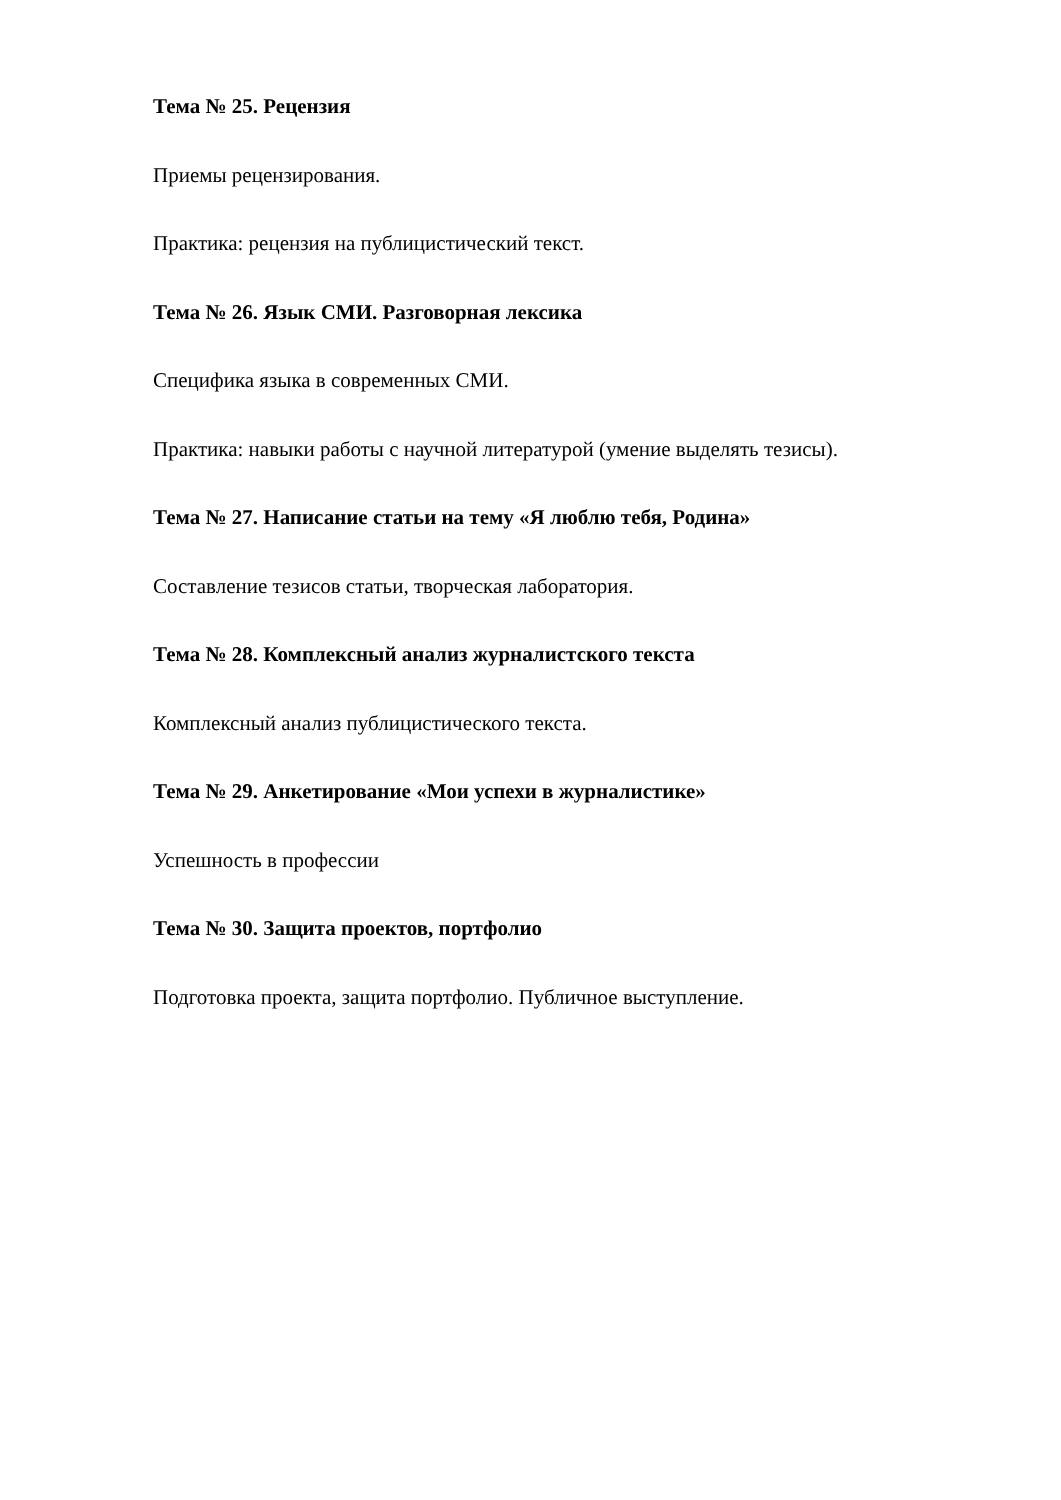Тема № 25. Рецензия
Приемы рецензирования.
Практика: рецензия на публицистический текст.
Тема № 26. Язык СМИ. Разговорная лексика
Специфика языка в современных СМИ.
Практика: навыки работы с научной литературой (умение выделять тезисы).
Тема № 27. Написание статьи на тему «Я люблю тебя, Родина»
Составление тезисов статьи, творческая лаборатория.
Тема № 28. Комплексный анализ журналистского текста
Комплексный анализ публицистического текста.
Тема № 29. Анкетирование «Мои успехи в журналистике»
Успешность в профессии
Тема № 30. Защита проектов, портфолио
Подготовка проекта, защита портфолио. Публичное выступление.